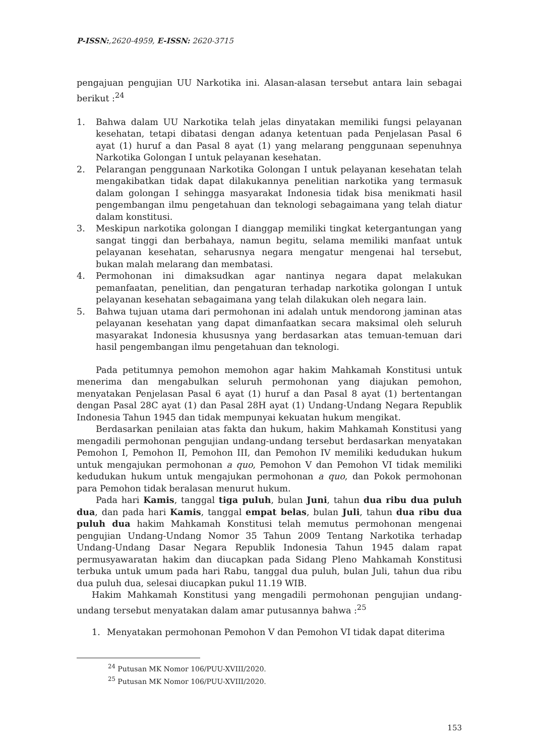P-ISSN:,2620-4959, E-ISSN: 2620-3715
pengajuan pengujian UU Narkotika ini. Alasan-alasan tersebut antara lain sebagai berikut :<sup>24</sup>
1. Bahwa dalam UU Narkotika telah jelas dinyatakan memiliki fungsi pelayanan kesehatan, tetapi dibatasi dengan adanya ketentuan pada Penjelasan Pasal 6 ayat (1) huruf a dan Pasal 8 ayat (1) yang melarang penggunaan sepenuhnya Narkotika Golongan I untuk pelayanan kesehatan.
2. Pelarangan penggunaan Narkotika Golongan I untuk pelayanan kesehatan telah mengakibatkan tidak dapat dilakukannya penelitian narkotika yang termasuk dalam golongan I sehingga masyarakat Indonesia tidak bisa menikmati hasil pengembangan ilmu pengetahuan dan teknologi sebagaimana yang telah diatur dalam konstitusi.
3. Meskipun narkotika golongan I dianggap memiliki tingkat ketergantungan yang sangat tinggi dan berbahaya, namun begitu, selama memiliki manfaat untuk pelayanan kesehatan, seharusnya negara mengatur mengenai hal tersebut, bukan malah melarang dan membatasi.
4. Permohonan ini dimaksudkan agar nantinya negara dapat melakukan pemanfaatan, penelitian, dan pengaturan terhadap narkotika golongan I untuk pelayanan kesehatan sebagaimana yang telah dilakukan oleh negara lain.
5. Bahwa tujuan utama dari permohonan ini adalah untuk mendorong jaminan atas pelayanan kesehatan yang dapat dimanfaatkan secara maksimal oleh seluruh masyarakat Indonesia khususnya yang berdasarkan atas temuan-temuan dari hasil pengembangan ilmu pengetahuan dan teknologi.
Pada petitumnya pemohon memohon agar hakim Mahkamah Konstitusi untuk menerima dan mengabulkan seluruh permohonan yang diajukan pemohon, menyatakan Penjelasan Pasal 6 ayat (1) huruf a dan Pasal 8 ayat (1) bertentangan dengan Pasal 28C ayat (1) dan Pasal 28H ayat (1) Undang-Undang Negara Republik Indonesia Tahun 1945 dan tidak mempunyai kekuatan hukum mengikat.
Berdasarkan penilaian atas fakta dan hukum, hakim Mahkamah Konstitusi yang mengadili permohonan pengujian undang-undang tersebut berdasarkan menyatakan Pemohon I, Pemohon II, Pemohon III, dan Pemohon IV memiliki kedudukan hukum untuk mengajukan permohonan a quo, Pemohon V dan Pemohon VI tidak memiliki kedudukan hukum untuk mengajukan permohonan a quo, dan Pokok permohonan para Pemohon tidak beralasan menurut hukum.
Pada hari Kamis, tanggal tiga puluh, bulan Juni, tahun dua ribu dua puluh dua, dan pada hari Kamis, tanggal empat belas, bulan Juli, tahun dua ribu dua puluh dua hakim Mahkamah Konstitusi telah memutus permohonan mengenai pengujian Undang-Undang Nomor 35 Tahun 2009 Tentang Narkotika terhadap Undang-Undang Dasar Negara Republik Indonesia Tahun 1945 dalam rapat permusyawaratan hakim dan diucapkan pada Sidang Pleno Mahkamah Konstitusi terbuka untuk umum pada hari Rabu, tanggal dua puluh, bulan Juli, tahun dua ribu dua puluh dua, selesai diucapkan pukul 11.19 WIB.
Hakim Mahkamah Konstitusi yang mengadili permohonan pengujian undang-undang tersebut menyatakan dalam amar putusannya bahwa :<sup>25</sup>
1. Menyatakan permohonan Pemohon V dan Pemohon VI tidak dapat diterima
<sup>24</sup> Putusan MK Nomor 106/PUU-XVIII/2020.
<sup>25</sup> Putusan MK Nomor 106/PUU-XVIII/2020.
153